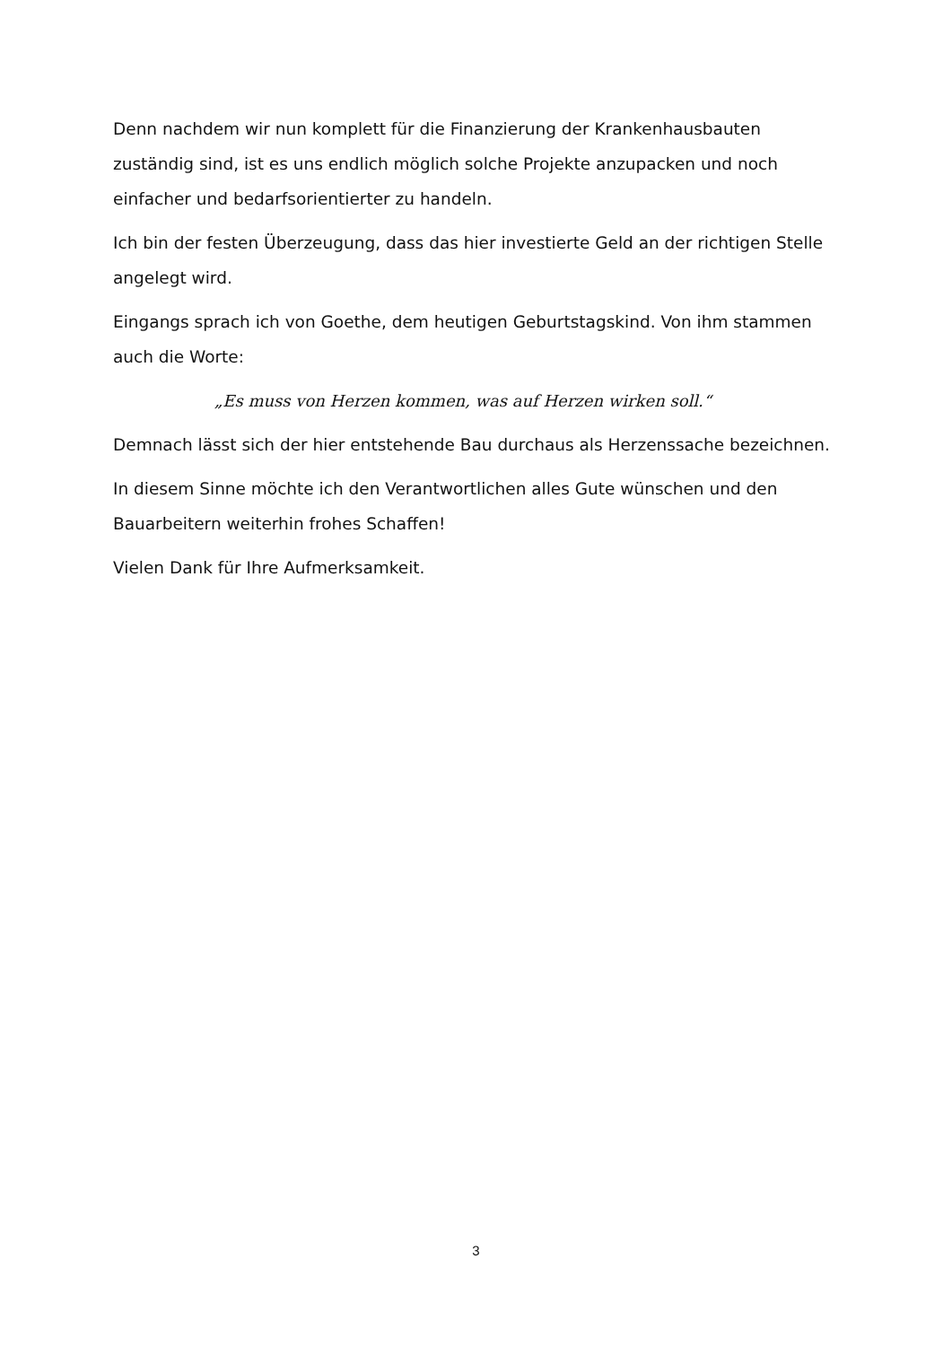Denn nachdem wir nun komplett für die Finanzierung der Krankenhausbauten zuständig sind, ist es uns endlich möglich solche Projekte anzupacken und noch einfacher und bedarfsorientierter zu handeln.
Ich bin der festen Überzeugung, dass das hier investierte Geld an der richtigen Stelle angelegt wird.
Eingangs sprach ich von Goethe, dem heutigen Geburtstagskind. Von ihm stammen auch die Worte:
„Es muss von Herzen kommen, was auf Herzen wirken soll.“
Demnach lässt sich der hier entstehende Bau durchaus als Herzenssache bezeichnen.
In diesem Sinne möchte ich den Verantwortlichen alles Gute wünschen und den Bauarbeitern weiterhin frohes Schaffen!
Vielen Dank für Ihre Aufmerksamkeit.
3